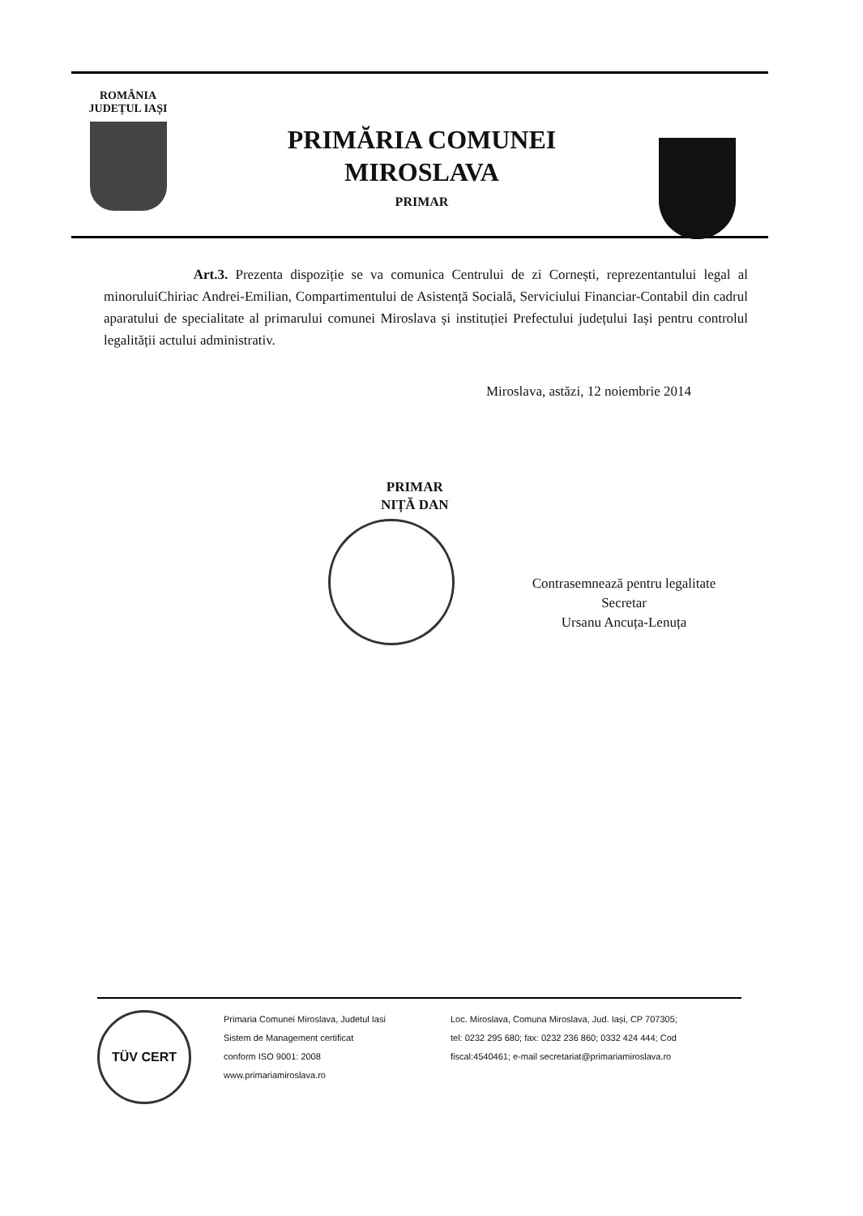ROMÂNIA
JUDEȚUL IAȘI
PRIMĂRIA COMUNEI
MIROSLAVA
PRIMAR
Art.3. Prezenta dispoziție se va comunica Centrului de zi Cornești, reprezentantului legal al minoruluiChiriac Andrei-Emilian, Compartimentului de Asistență Socială, Serviciului Financiar-Contabil din cadrul aparatului de specialitate al primarului comunei Miroslava și instituției Prefectului județului Iași pentru controlul legalității actului administrativ.
Miroslava, astăzi, 12 noiembrie 2014
PRIMAR
NIȚĂ DAN
Contrasemnează pentru legalitate
Secretar
Ursanu Ancuța-Lenuța
TÜV CERT
Primaria Comunei Miroslava, Judetul Iasi
Sistem de Management certificat
conform ISO 9001: 2008
www.primariamiroslava.ro
Loc. Miroslava, Comuna Miroslava, Jud. Iași, CP 707305;
tel: 0232 295 680; fax: 0232 236 860; 0332 424 444; Cod
fiscal:4540461; e-mail secretariat@primariamiroslava.ro